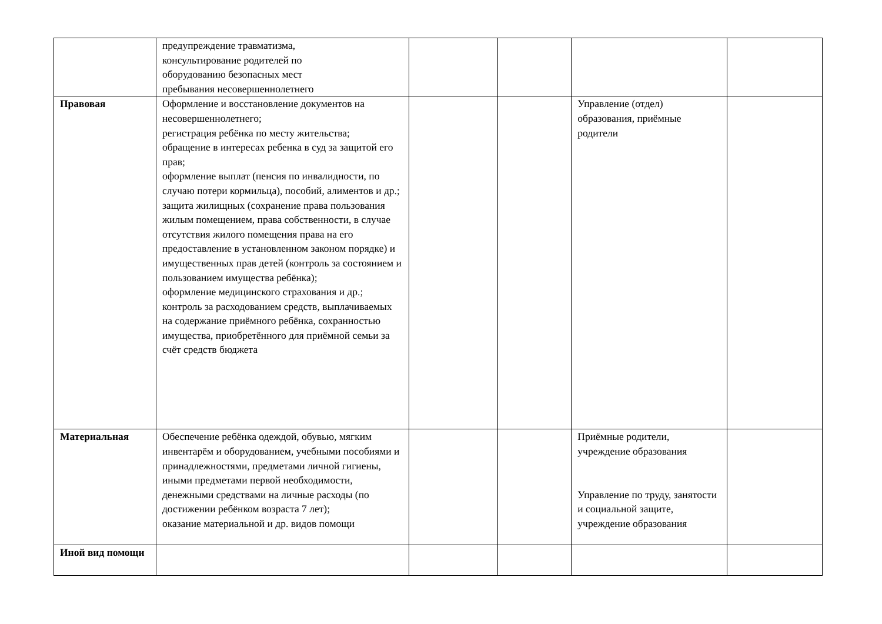| | предупреждение травматизма, консультирование родителей по оборудованию безопасных мест пребывания несовершеннолетнего | | | | |
| Правовая | Оформление и восстановление документов на несовершеннолетнего; регистрация ребёнка по месту жительства; обращение в интересах ребенка в суд за защитой его прав; оформление выплат (пенсия по инвалидности, по случаю потери кормильца), пособий, алиментов и др.; защита жилищных (сохранение права пользования жилым помещением, права собственности, в случае отсутствия жилого помещения права на его предоставление в установленном законом порядке) и имущественных прав детей (контроль за состоянием и пользованием имущества ребёнка); оформление медицинского страхования и др.; контроль за расходованием средств, выплачиваемых на содержание приёмного ребёнка, сохранностью имущества, приобретённого для приёмной семьи за счёт средств бюджета | | | Управление (отдел) образования, приёмные родители | |
| Материальная | Обеспечение ребёнка одеждой, обувью, мягким инвентарём и оборудованием, учебными пособиями и принадлежностями, предметами личной гигиены, иными предметами первой необходимости, денежными средствами на личные расходы (по достижении ребёнком возраста 7 лет); оказание материальной и др. видов помощи | | | Приёмные родители, учреждение образования Управление по труду, занятости и социальной защите, учреждение образования | |
| Иной вид помощи | | | | | |